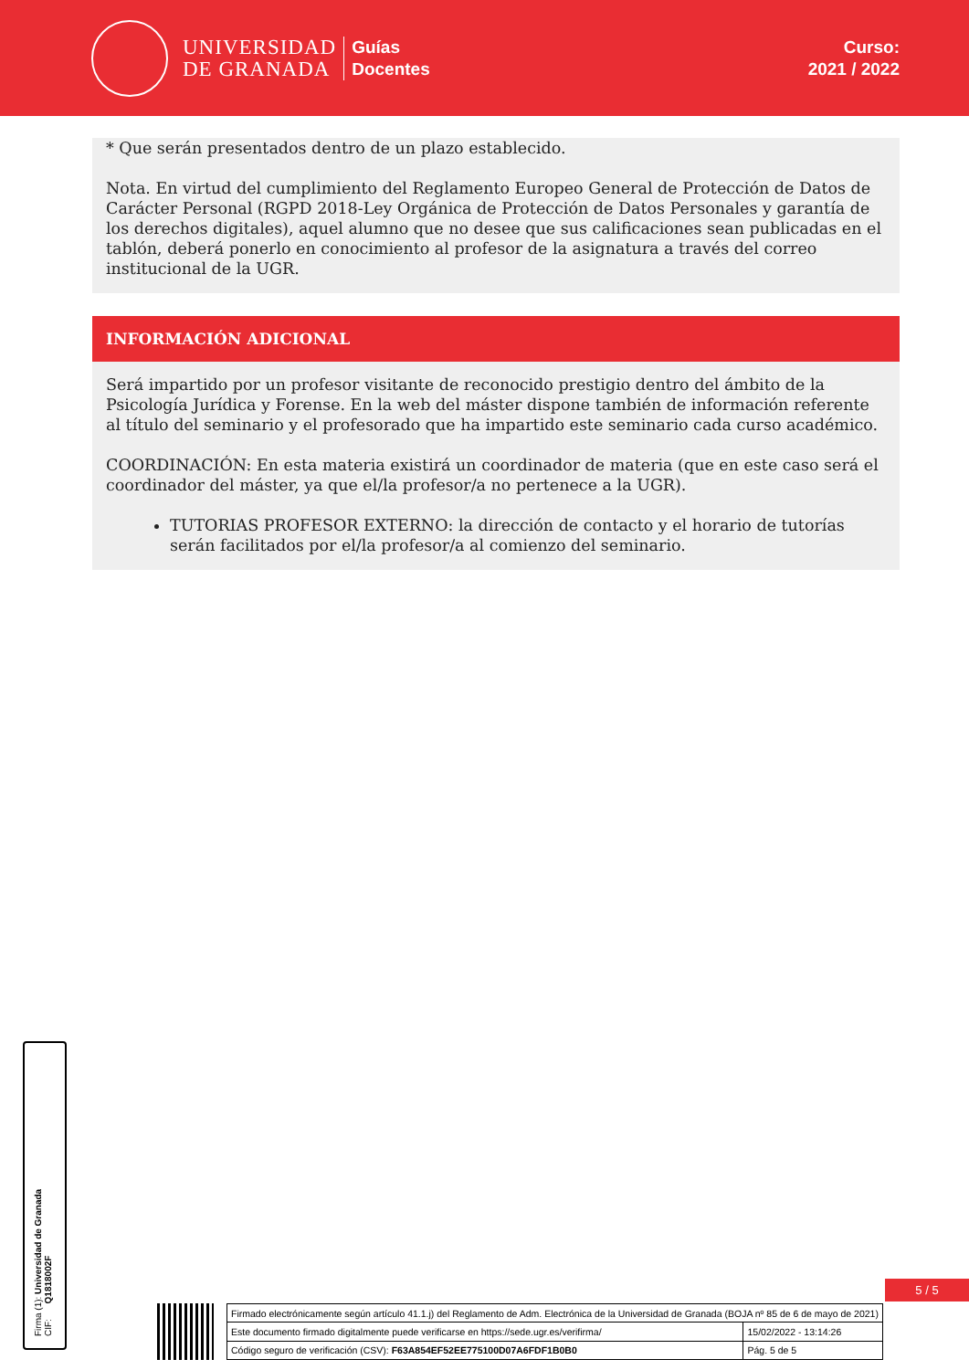UNIVERSIDAD
DE GRANADA
Guías
Docentes
Curso:
2021 / 2022
* Que serán presentados dentro de un plazo establecido.
Nota. En virtud del cumplimiento del Reglamento Europeo General de Protección de Datos de Carácter Personal (RGPD 2018-Ley Orgánica de Protección de Datos Personales y garantía de los derechos digitales), aquel alumno que no desee que sus calificaciones sean publicadas en el tablón, deberá ponerlo en conocimiento al profesor de la asignatura a través del correo institucional de la UGR.
INFORMACIÓN ADICIONAL
Será impartido por un profesor visitante de reconocido prestigio dentro del ámbito de la Psicología Jurídica y Forense. En la web del máster dispone también de información referente al título del seminario y el profesorado que ha impartido este seminario cada curso académico.
COORDINACIÓN: En esta materia existirá un coordinador de materia (que en este caso será el coordinador del máster, ya que el/la profesor/a no pertenece a la UGR).
TUTORIAS PROFESOR EXTERNO: la dirección de contacto y el horario de tutorías serán facilitados por el/la profesor/a al comienzo del seminario.
Firma (1): Universidad de Granada
CIF: Q1818002F
5 / 5
| Firmado electrónicamente según artículo 41.1.j) del Reglamento de Adm. Electrónica de la Universidad de Granada (BOJA nº 85 de 6 de mayo de 2021) | |
| Este documento firmado digitalmente puede verificarse en https://sede.ugr.es/verifirma/ | 15/02/2022 - 13:14:26 |
| Código seguro de verificación (CSV): F63A854EF52EE775100D07A6FDF1B0B0 | Pág. 5 de 5 |